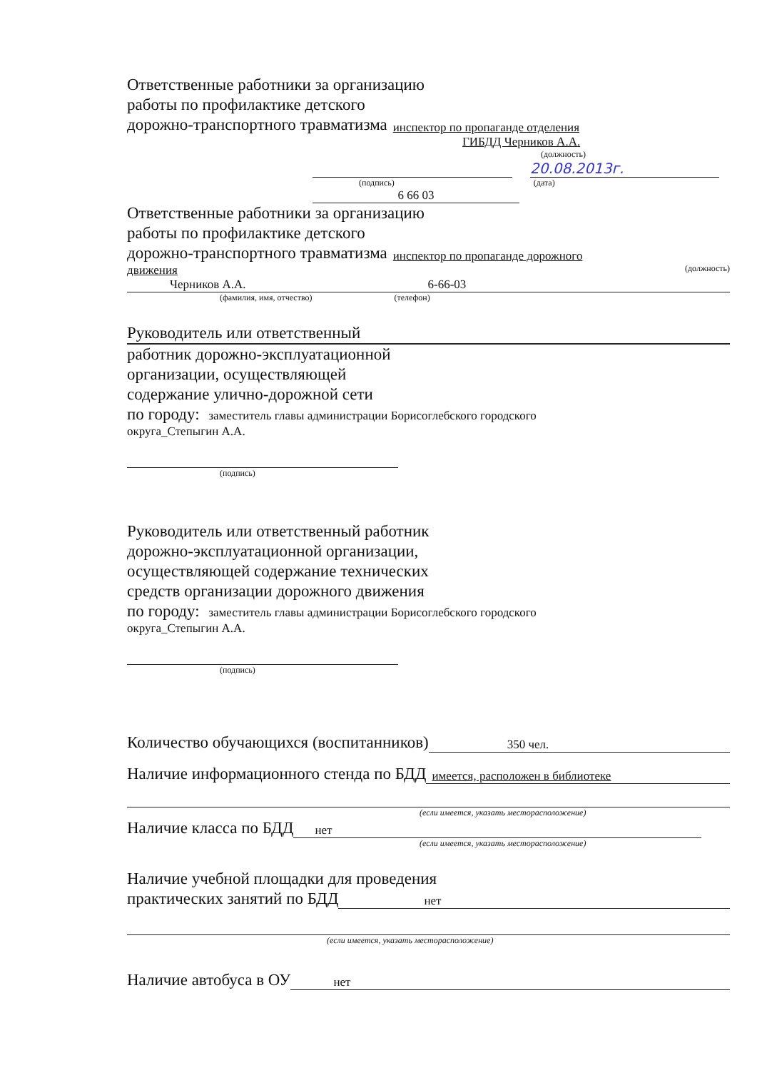Ответственные работники за организацию
работы по профилактике детского
дорожно-транспортного травматизма инспектор по пропаганде отделения
ГИБДД Черников А.А.
(должность)
20.08.2013г.
(подпись) (дата)
6 66 03
Ответственные работники за организацию
работы по профилактике детского
дорожно-транспортного травматизма инспектор по пропаганде дорожного
движения (должность)
Черников А.А. 6-66-03
(фамилия, имя, отчество) (телефон)
Руководитель или ответственный
работник дорожно-эксплуатационной
организации, осуществляющей
содержание улично-дорожной сети
по городу: заместитель главы администрации Борисоглебского городского
округа_Степыгин А.А.
(подпись)
Руководитель или ответственный работник
дорожно-эксплуатационной организации,
осуществляющей содержание технических
средств организации дорожного движения
по городу: заместитель главы администрации Борисоглебского городского
округа_Степыгин А.А.
(подпись)
Количество обучающихся (воспитанников) 350 чел.
Наличие информационного стенда по БДД имеется, расположен в библиотеке
(если имеется, указать месторасположение)
Наличие класса по БДД нет
(если имеется, указать месторасположение)
Наличие учебной площадки для проведения
практических занятий по БДД нет
(если имеется, указать месторасположение)
Наличие автобуса в ОУ нет